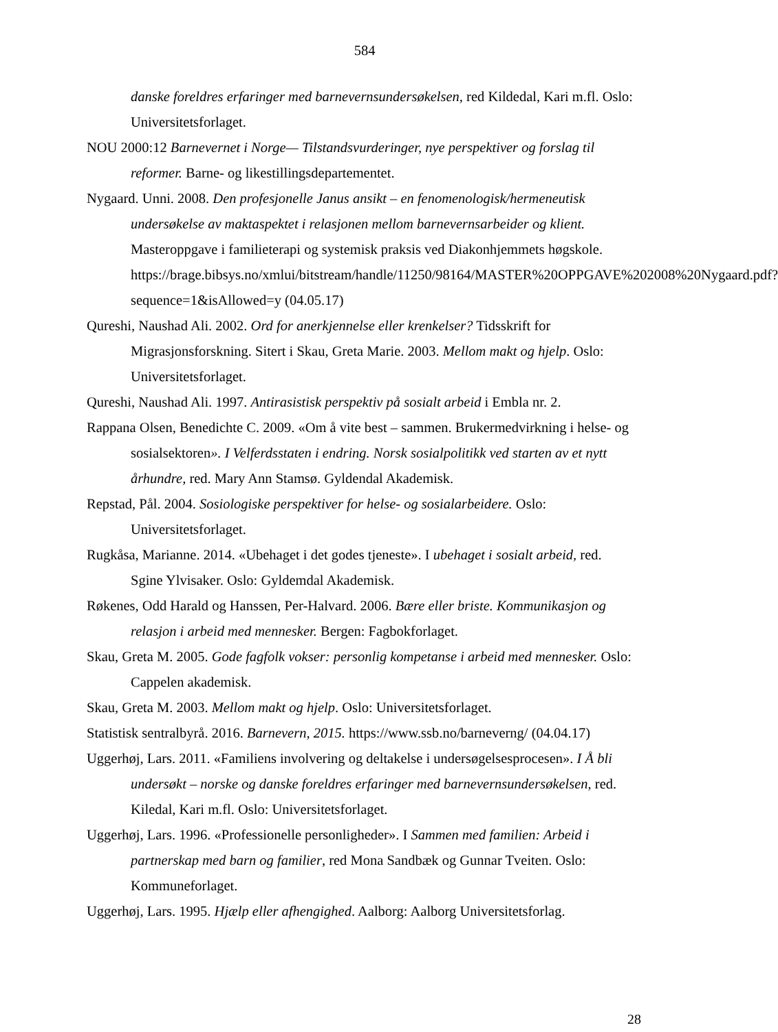584
danske foreldres erfaringer med barnevernsundersøkelsen, red Kildedal, Kari m.fl. Oslo: Universitetsforlaget.
NOU 2000:12 Barnevernet i Norge— Tilstandsvurderinger, nye perspektiver og forslag til reformer. Barne- og likestillingsdepartementet.
Nygaard. Unni. 2008. Den profesjonelle Janus ansikt – en fenomenologisk/hermeneutisk undersøkelse av maktaspektet i relasjonen mellom barnevernsarbeider og klient. Masteroppgave i familieterapi og systemisk praksis ved Diakonhjemmets høgskole. https://brage.bibsys.no/xmlui/bitstream/handle/11250/98164/MASTER%20OPPGAVE%202008%20Nygaard.pdf?sequence=1&isAllowed=y (04.05.17)
Qureshi, Naushad Ali. 2002. Ord for anerkjennelse eller krenkelser? Tidsskrift for Migrasjonsforskning. Sitert i Skau, Greta Marie. 2003. Mellom makt og hjelp. Oslo: Universitetsforlaget.
Qureshi, Naushad Ali. 1997. Antirasistisk perspektiv på sosialt arbeid i Embla nr. 2.
Rappana Olsen, Benedichte C. 2009. «Om å vite best – sammen. Brukermedvirkning i helse- og sosialsektoren». I Velferdsstaten i endring. Norsk sosialpolitikk ved starten av et nytt århundre, red. Mary Ann Stamsø. Gyldendal Akademisk.
Repstad, Pål. 2004. Sosiologiske perspektiver for helse- og sosialarbeidere. Oslo: Universitetsforlaget.
Rugkåsa, Marianne. 2014. «Ubehaget i det godes tjeneste». I ubehaget i sosialt arbeid, red. Sgine Ylvisaker. Oslo: Gyldemdal Akademisk.
Røkenes, Odd Harald og Hanssen, Per-Halvard. 2006. Bære eller briste. Kommunikasjon og relasjon i arbeid med mennesker. Bergen: Fagbokforlaget.
Skau, Greta M. 2005. Gode fagfolk vokser: personlig kompetanse i arbeid med mennesker. Oslo: Cappelen akademisk.
Skau, Greta M. 2003. Mellom makt og hjelp. Oslo: Universitetsforlaget.
Statistisk sentralbyrå. 2016. Barnevern, 2015. https://www.ssb.no/barneverng/ (04.04.17)
Uggerhøj, Lars. 2011. «Familiens involvering og deltakelse i undersøgelsesprocesen». I Å bli undersøkt – norske og danske foreldres erfaringer med barnevernsundersøkelsen, red. Kiledal, Kari m.fl. Oslo: Universitetsforlaget.
Uggerhøj, Lars. 1996. «Professionelle personligheder». I Sammen med familien: Arbeid i partnerskap med barn og familier, red Mona Sandbæk og Gunnar Tveiten. Oslo: Kommuneforlaget.
Uggerhøj, Lars. 1995. Hjælp eller afhengighed. Aalborg: Aalborg Universitetsforlag.
28